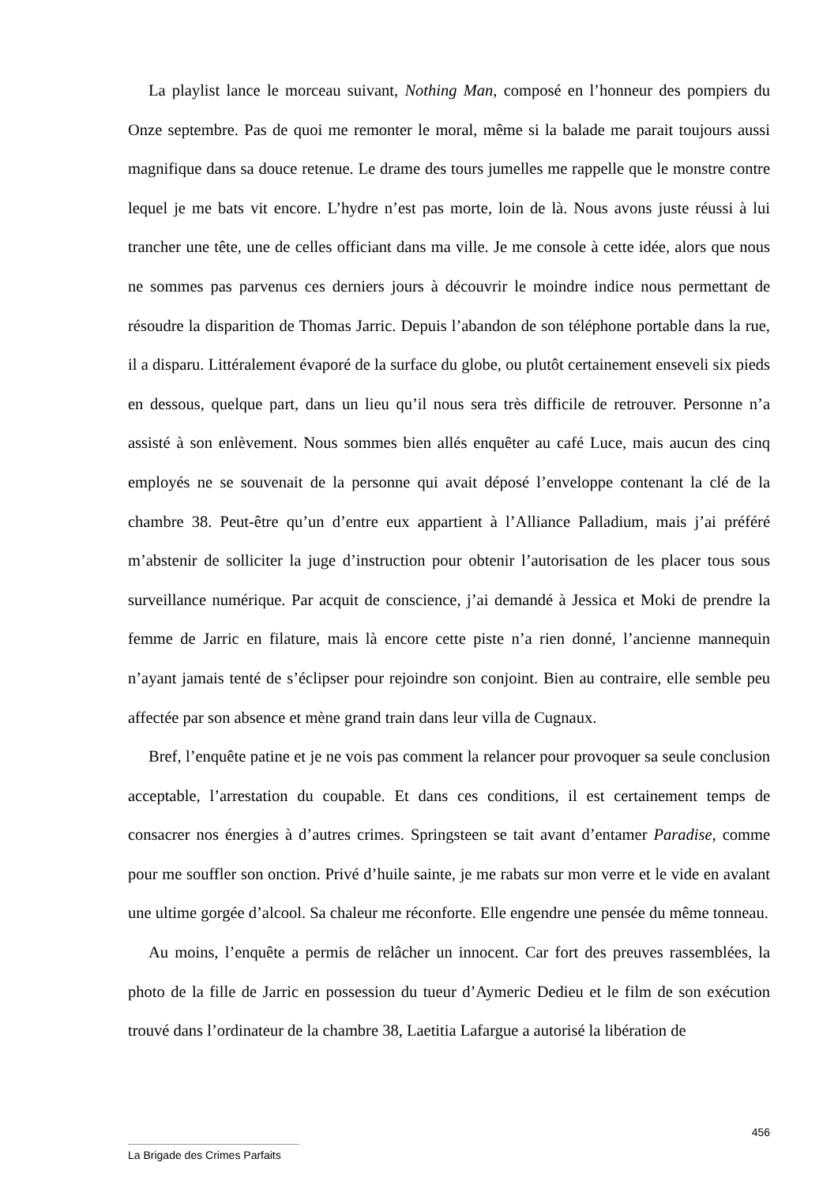La playlist lance le morceau suivant, Nothing Man, composé en l’honneur des pompiers du Onze septembre. Pas de quoi me remonter le moral, même si la balade me parait toujours aussi magnifique dans sa douce retenue. Le drame des tours jumelles me rappelle que le monstre contre lequel je me bats vit encore. L’hydre n’est pas morte, loin de là. Nous avons juste réussi à lui trancher une tête, une de celles officiant dans ma ville. Je me console à cette idée, alors que nous ne sommes pas parvenus ces derniers jours à découvrir le moindre indice nous permettant de résoudre la disparition de Thomas Jarric. Depuis l’abandon de son téléphone portable dans la rue, il a disparu. Littéralement évaporé de la surface du globe, ou plutôt certainement enseveli six pieds en dessous, quelque part, dans un lieu qu’il nous sera très difficile de retrouver. Personne n’a assisté à son enlèvement. Nous sommes bien allés enquêter au café Luce, mais aucun des cinq employés ne se souvenait de la personne qui avait déposé l’enveloppe contenant la clé de la chambre 38. Peut-être qu’un d’entre eux appartient à l’Alliance Palladium, mais j’ai préféré m’abstenir de solliciter la juge d’instruction pour obtenir l’autorisation de les placer tous sous surveillance numérique. Par acquit de conscience, j’ai demandé à Jessica et Moki de prendre la femme de Jarric en filature, mais là encore cette piste n’a rien donné, l’ancienne mannequin n’ayant jamais tenté de s’éclipser pour rejoindre son conjoint. Bien au contraire, elle semble peu affectée par son absence et mène grand train dans leur villa de Cugnaux.
Bref, l’enquête patine et je ne vois pas comment la relancer pour provoquer sa seule conclusion acceptable, l’arrestation du coupable. Et dans ces conditions, il est certainement temps de consacrer nos énergies à d’autres crimes. Springsteen se tait avant d’entamer Paradise, comme pour me souffler son onction. Privé d’huile sainte, je me rabats sur mon verre et le vide en avalant une ultime gorgée d’alcool. Sa chaleur me réconforte. Elle engendre une pensée du même tonneau.
Au moins, l’enquête a permis de relâcher un innocent. Car fort des preuves rassemblées, la photo de la fille de Jarric en possession du tueur d’Aymeric Dedieu et le film de son exécution trouvé dans l’ordinateur de la chambre 38, Laetitia Lafargue a autorisé la libération de
456
La Brigade des Crimes Parfaits